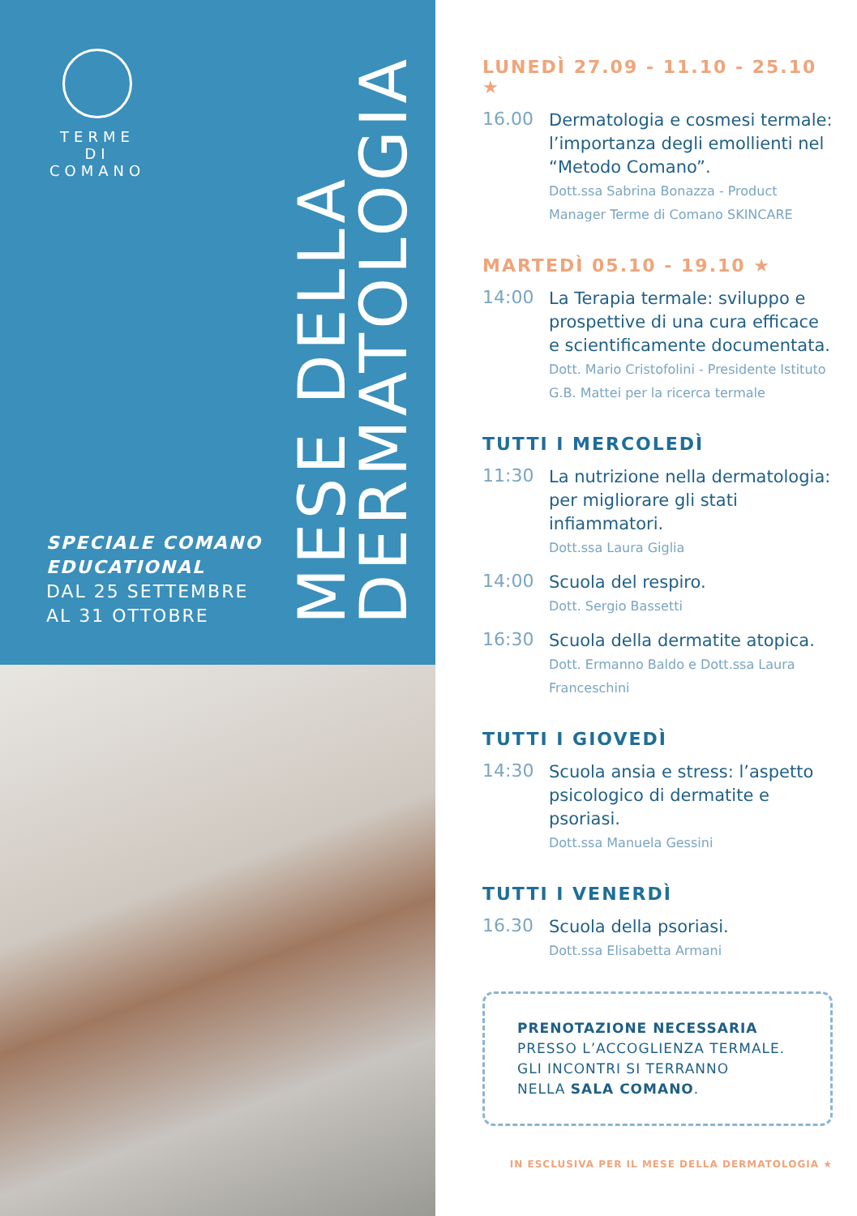TERME DI
COMANO
SPECIALE COMANO
EDUCATIONAL
DAL 25 SETTEMBRE
AL 31 OTTOBRE
MESE DELLA
DERMATOLOGIA
LUNEDÌ 27.09 - 11.10 - 25.10 ★
16.00
Dermatologia e cosmesi termale: l’importanza degli emollienti nel “Metodo Comano”.
Dott.ssa Sabrina Bonazza - Product Manager Terme di Comano SKINCARE
MARTEDÌ 05.10 - 19.10 ★
14:00
La Terapia termale: sviluppo e prospettive di una cura efficace e scientificamente documentata.
Dott. Mario Cristofolini - Presidente Istituto G.B. Mattei per la ricerca termale
TUTTI I MERCOLEDÌ
11:30
La nutrizione nella dermatologia: per migliorare gli stati infiammatori.
Dott.ssa Laura Giglia
14:00
Scuola del respiro.
Dott. Sergio Bassetti
16:30
Scuola della dermatite atopica.
Dott. Ermanno Baldo e Dott.ssa Laura Franceschini
TUTTI I GIOVEDÌ
14:30
Scuola ansia e stress: l’aspetto psicologico di dermatite e psoriasi.
Dott.ssa Manuela Gessini
TUTTI I VENERDÌ
16.30
Scuola della psoriasi.
Dott.ssa Elisabetta Armani
PRENOTAZIONE NECESSARIA
PRESSO L’ACCOGLIENZA TERMALE.
GLI INCONTRI SI TERRANNO
NELLA SALA COMANO.
IN ESCLUSIVA PER IL MESE DELLA DERMATOLOGIA ★